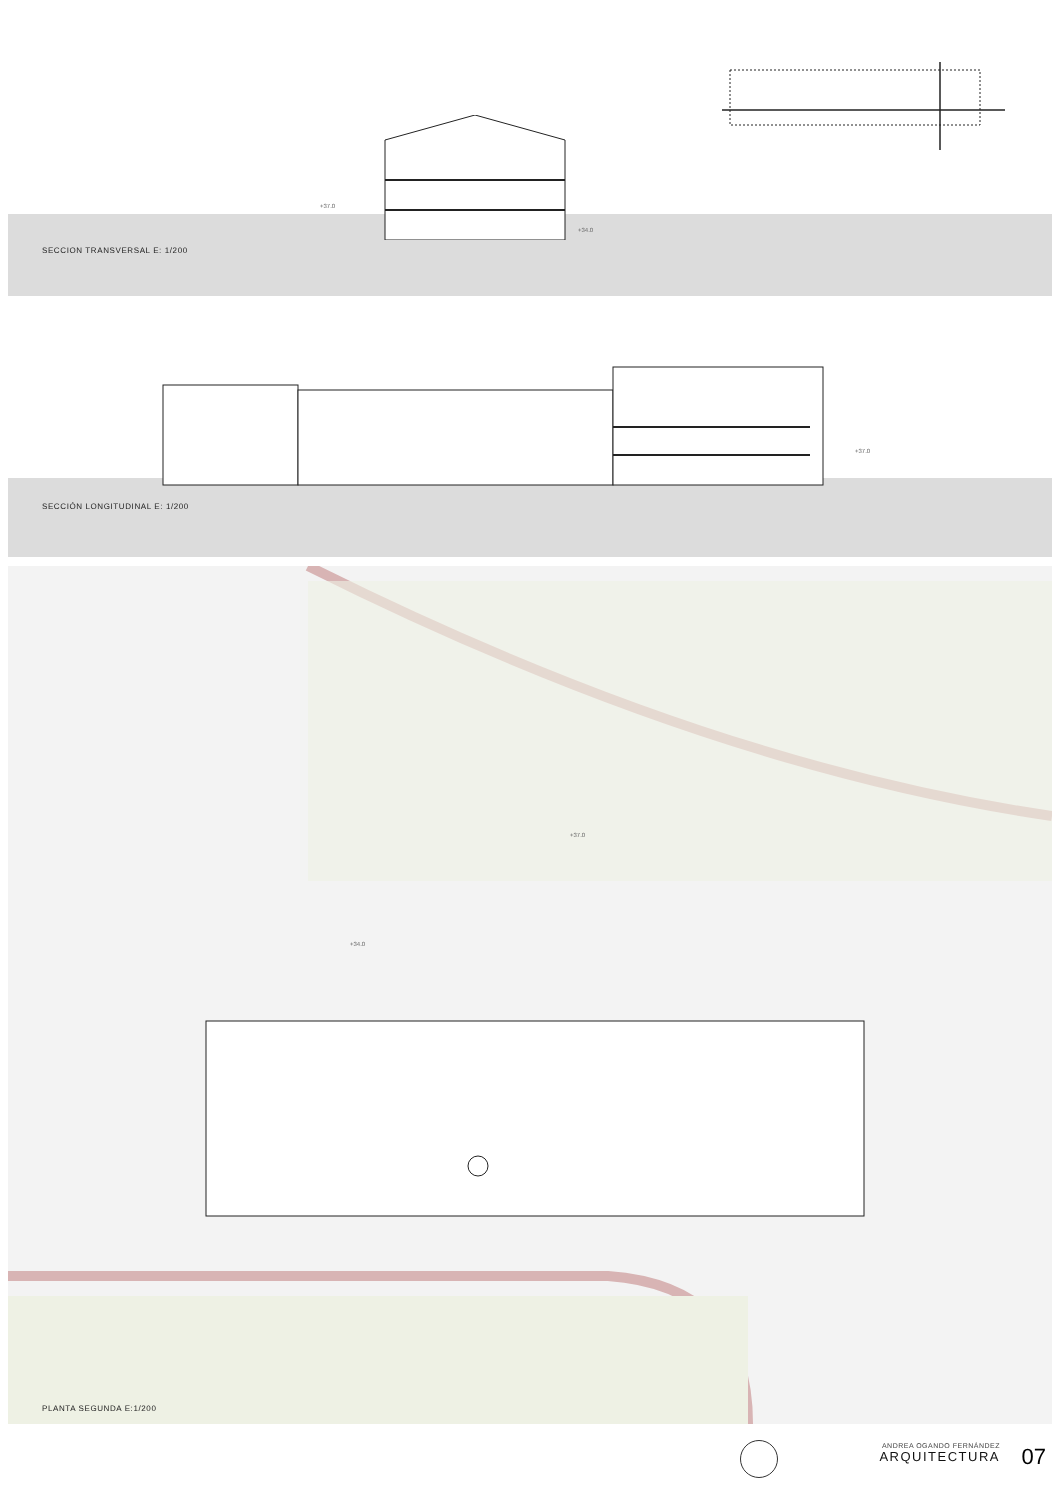+37.0
+34.0
SECCION TRANSVERSAL E: 1/200
+37.0
SECCIÓN LONGITUDINAL E: 1/200
+37.0
+34.0
PLANTA SEGUNDA E:1/200
ANDREA OGANDO FERNÁNDEZ
ARQUITECTURA
07